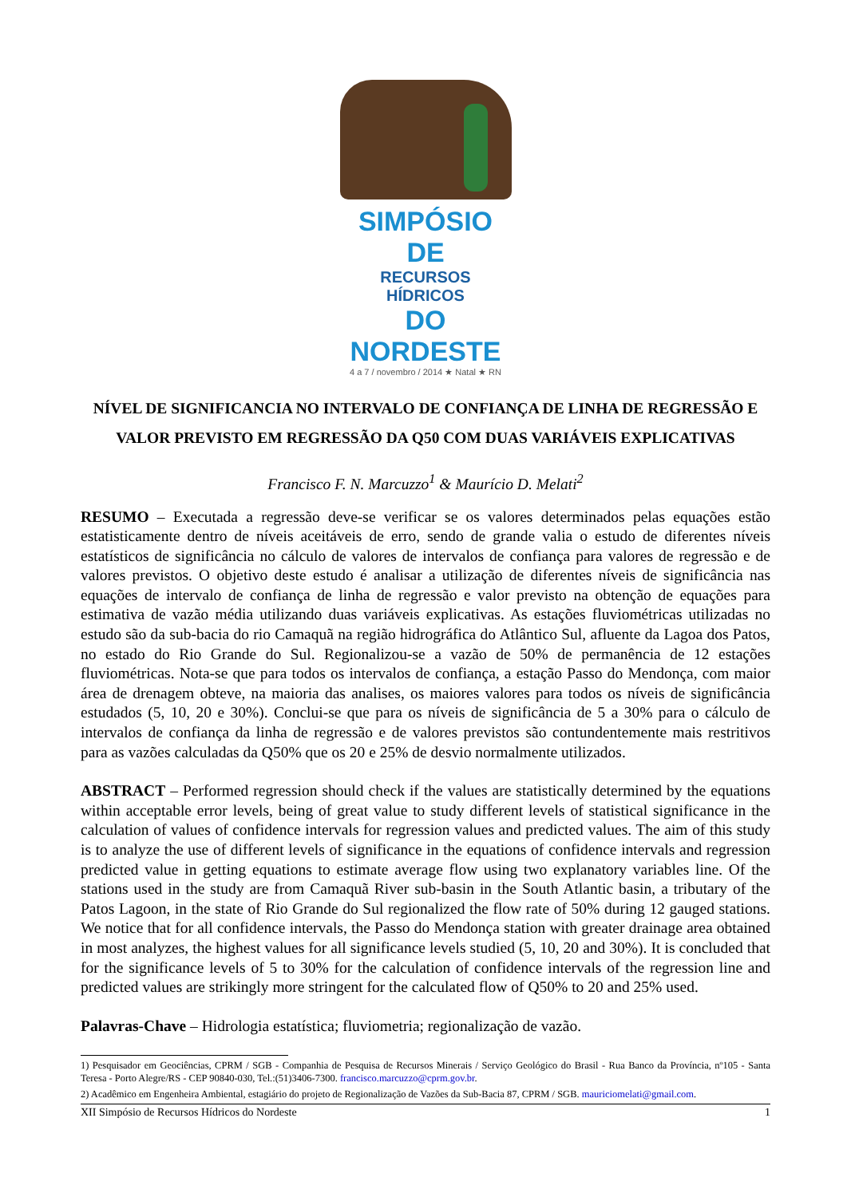SIMPÓSIO DE
RECURSOS HÍDRICOS
DO NORDESTE
4 a 7 / novembro / 2014 ★ Natal ★ RN
NÍVEL DE SIGNIFICANCIA NO INTERVALO DE CONFIANÇA DE LINHA DE REGRESSÃO E VALOR PREVISTO EM REGRESSÃO DA Q50 COM DUAS VARIÁVEIS EXPLICATIVAS
Francisco F. N. Marcuzzo<sup>1</sup> & Maurício D. Melati<sup>2</sup>
RESUMO – Executada a regressão deve-se verificar se os valores determinados pelas equações estão estatisticamente dentro de níveis aceitáveis de erro, sendo de grande valia o estudo de diferentes níveis estatísticos de significância no cálculo de valores de intervalos de confiança para valores de regressão e de valores previstos. O objetivo deste estudo é analisar a utilização de diferentes níveis de significância nas equações de intervalo de confiança de linha de regressão e valor previsto na obtenção de equações para estimativa de vazão média utilizando duas variáveis explicativas. As estações fluviométricas utilizadas no estudo são da sub-bacia do rio Camaquã na região hidrográfica do Atlântico Sul, afluente da Lagoa dos Patos, no estado do Rio Grande do Sul. Regionalizou-se a vazão de 50% de permanência de 12 estações fluviométricas. Nota-se que para todos os intervalos de confiança, a estação Passo do Mendonça, com maior área de drenagem obteve, na maioria das analises, os maiores valores para todos os níveis de significância estudados (5, 10, 20 e 30%). Conclui-se que para os níveis de significância de 5 a 30% para o cálculo de intervalos de confiança da linha de regressão e de valores previstos são contundentemente mais restritivos para as vazões calculadas da Q50% que os 20 e 25% de desvio normalmente utilizados.
ABSTRACT – Performed regression should check if the values are statistically determined by the equations within acceptable error levels, being of great value to study different levels of statistical significance in the calculation of values of confidence intervals for regression values and predicted values. The aim of this study is to analyze the use of different levels of significance in the equations of confidence intervals and regression predicted value in getting equations to estimate average flow using two explanatory variables line. Of the stations used in the study are from Camaquã River sub-basin in the South Atlantic basin, a tributary of the Patos Lagoon, in the state of Rio Grande do Sul regionalized the flow rate of 50% during 12 gauged stations. We notice that for all confidence intervals, the Passo do Mendonça station with greater drainage area obtained in most analyzes, the highest values for all significance levels studied (5, 10, 20 and 30%). It is concluded that for the significance levels of 5 to 30% for the calculation of confidence intervals of the regression line and predicted values are strikingly more stringent for the calculated flow of Q50% to 20 and 25% used.
Palavras-Chave – Hidrologia estatística; fluviometria; regionalização de vazão.
1) Pesquisador em Geociências, CPRM / SGB - Companhia de Pesquisa de Recursos Minerais / Serviço Geológico do Brasil - Rua Banco da Província, nº105 - Santa Teresa - Porto Alegre/RS - CEP 90840-030, Tel.:(51)3406-7300. francisco.marcuzzo@cprm.gov.br.
2) Acadêmico em Engenheira Ambiental, estagiário do projeto de Regionalização de Vazões da Sub-Bacia 87, CPRM / SGB. mauriciomelati@gmail.com.
XII Simpósio de Recursos Hídricos do Nordeste 1